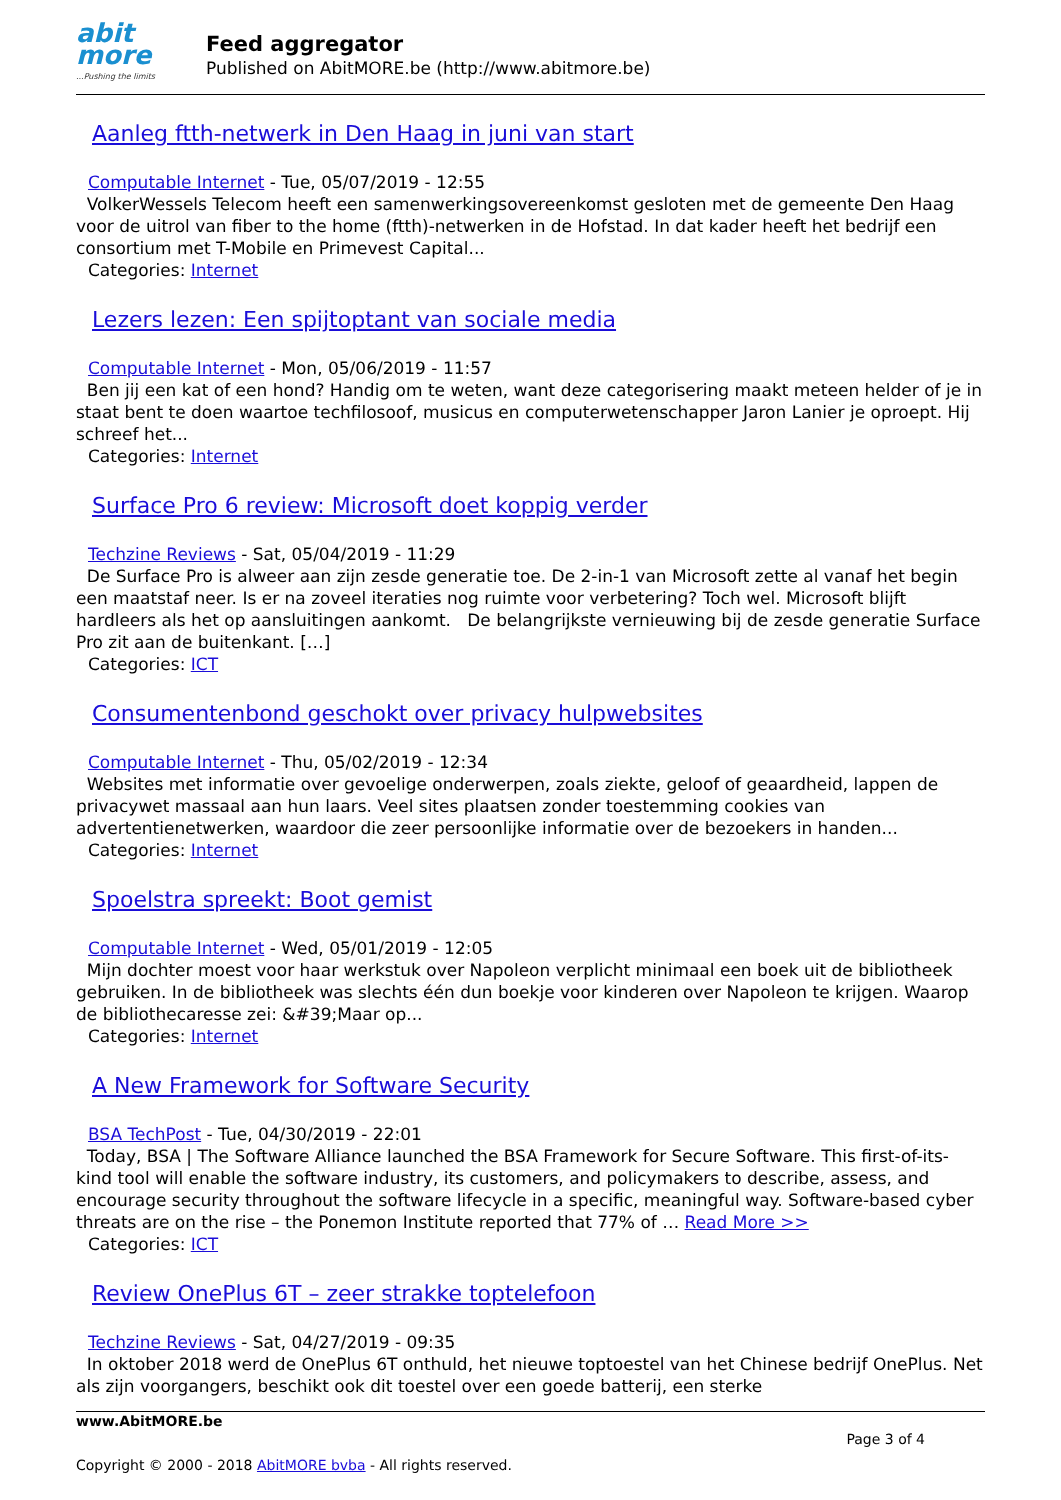abit more...Pushing the limits
Feed aggregator
Published on AbitMORE.be (http://www.abitmore.be)
Aanleg ftth-netwerk in Den Haag in juni van start
Computable Internet - Tue, 05/07/2019 - 12:55
VolkerWessels Telecom heeft een samenwerkingsovereenkomst gesloten met de gemeente Den Haag voor de uitrol van fiber to the home (ftth)-netwerken in de Hofstad. In dat kader heeft het bedrijf een consortium met T-Mobile en Primevest Capital...
Categories: Internet
Lezers lezen: Een spijtoptant van sociale media
Computable Internet - Mon, 05/06/2019 - 11:57
Ben jij een kat of een hond? Handig om te weten, want deze categorisering maakt meteen helder of je in staat bent te doen waartoe techfilosoof, musicus en computerwetenschapper Jaron Lanier je oproept. Hij schreef het...
Categories: Internet
Surface Pro 6 review: Microsoft doet koppig verder
Techzine Reviews - Sat, 05/04/2019 - 11:29
De Surface Pro is alweer aan zijn zesde generatie toe. De 2-in-1 van Microsoft zette al vanaf het begin een maatstaf neer. Is er na zoveel iteraties nog ruimte voor verbetering? Toch wel. Microsoft blijft hardleers als het op aansluitingen aankomt. De belangrijkste vernieuwing bij de zesde generatie Surface Pro zit aan de buitenkant. […]
Categories: ICT
Consumentenbond geschokt over privacy hulpwebsites
Computable Internet - Thu, 05/02/2019 - 12:34
Websites met informatie over gevoelige onderwerpen, zoals ziekte, geloof of geaardheid, lappen de privacywet massaal aan hun laars. Veel sites plaatsen zonder toestemming cookies van advertentienetwerken, waardoor die zeer persoonlijke informatie over de bezoekers in handen...
Categories: Internet
Spoelstra spreekt: Boot gemist
Computable Internet - Wed, 05/01/2019 - 12:05
Mijn dochter moest voor haar werkstuk over Napoleon verplicht minimaal een boek uit de bibliotheek gebruiken. In de bibliotheek was slechts één dun boekje voor kinderen over Napoleon te krijgen. Waarop de bibliothecaresse zei: &#39;Maar op...
Categories: Internet
A New Framework for Software Security
BSA TechPost - Tue, 04/30/2019 - 22:01
Today, BSA | The Software Alliance launched the BSA Framework for Secure Software. This first-of-its-kind tool will enable the software industry, its customers, and policymakers to describe, assess, and encourage security throughout the software lifecycle in a specific, meaningful way. Software-based cyber threats are on the rise – the Ponemon Institute reported that 77% of … Read More >>
Categories: ICT
Review OnePlus 6T – zeer strakke toptelefoon
Techzine Reviews - Sat, 04/27/2019 - 09:35
In oktober 2018 werd de OnePlus 6T onthuld, het nieuwe toptoestel van het Chinese bedrijf OnePlus. Net als zijn voorgangers, beschikt ook dit toestel over een goede batterij, een sterke
www.AbitMORE.be
Page 3 of 4
Copyright © 2000 - 2018 AbitMORE bvba - All rights reserved.